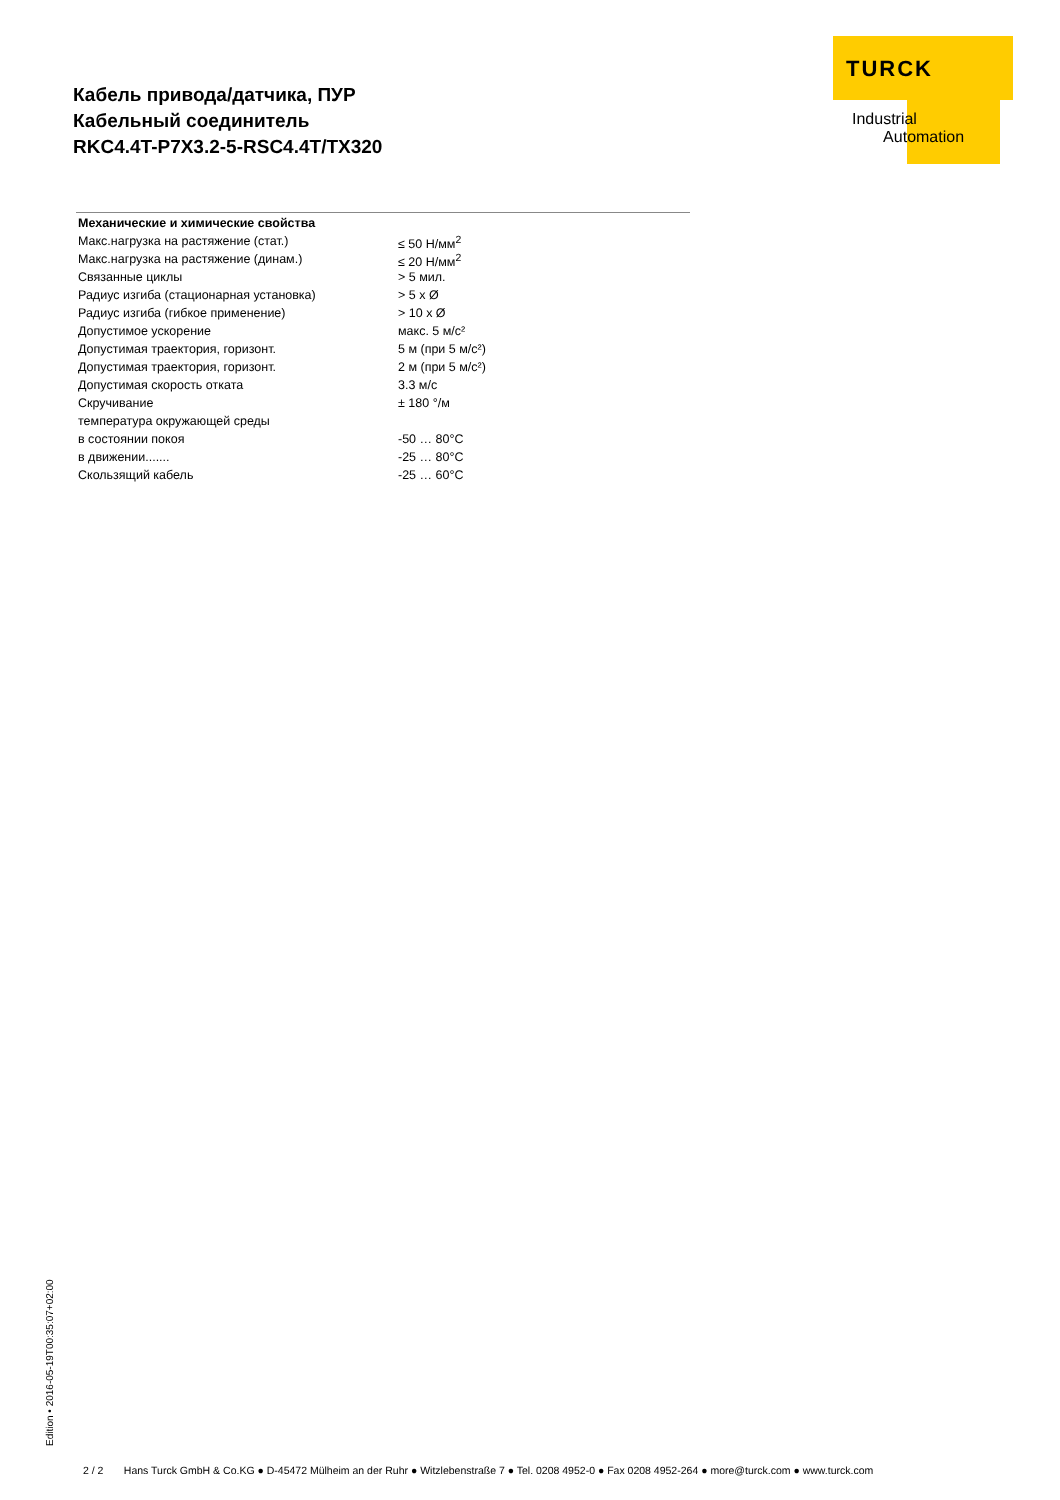Кабель привода/датчика, ПУР
Кабельный соединитель
RKC4.4T-P7X3.2-5-RSC4.4T/TX320
TURCK
Industrial
Automation
| Механические и химические свойства | |
| --- | --- |
| Макс.нагрузка на растяжение (стат.) | ≤ 50 Н/мм<sup>2</sup> |
| Макс.нагрузка на растяжение (динам.) | ≤ 20 Н/мм<sup>2</sup> |
| Связанные циклы | > 5 мил. |
| Радиус изгиба (стационарная установка) | > 5 x Ø |
| Радиус изгиба (гибкое применение) | > 10 x Ø |
| Допустимое ускорение | макс. 5 м/с² |
| Допустимая траектория, горизонт. | 5 м (при 5 м/с²) |
| Допустимая траектория, горизонт. | 2 м (при 5 м/с²) |
| Допустимая скорость отката | 3.3 м/с |
| Скручивание | ± 180 °/м |
| температура окружающей среды | |
| в состоянии покоя | -50 … 80°C |
| в движении....... | -25 … 80°C |
| Скользящий кабель | -25 … 60°C |
Edition • 2016-05-19T00:35:07+02:00
2 / 2 Hans Turck GmbH & Co.KG ● D-45472 Mülheim an der Ruhr ● Witzlebenstraße 7 ● Tel. 0208 4952-0 ● Fax 0208 4952-264 ● more@turck.com ● www.turck.com